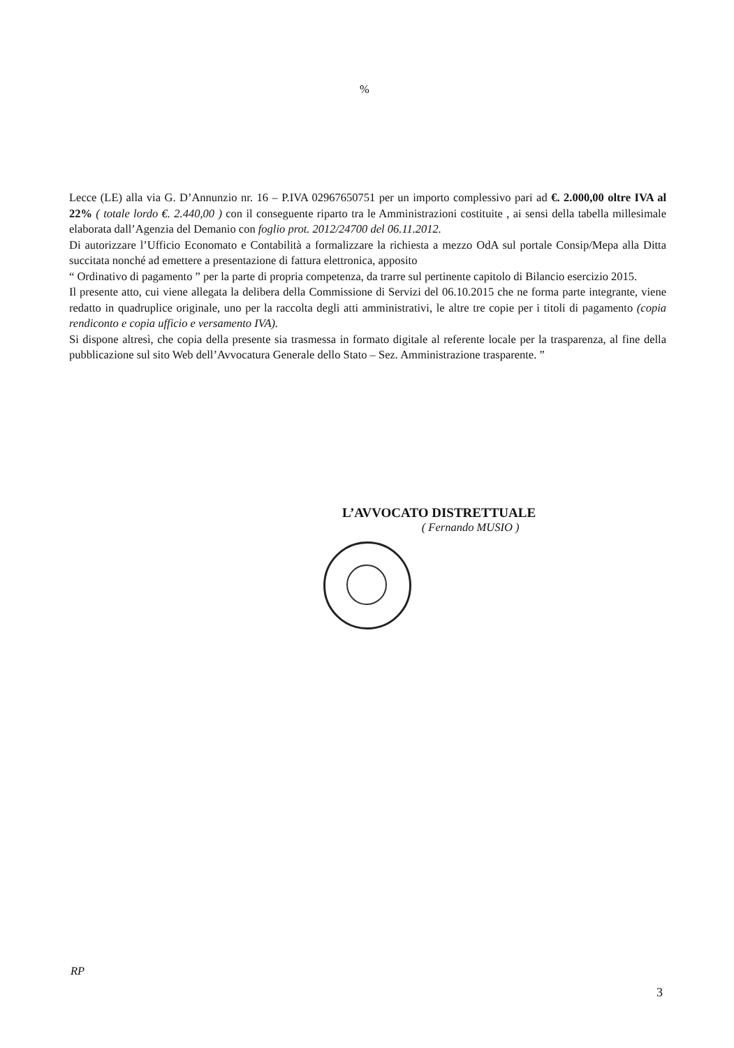%
Lecce (LE) alla via G. D’Annunzio nr. 16 – P.IVA 02967650751 per un importo complessivo pari ad €. 2.000,00 oltre IVA al 22% ( totale lordo €. 2.440,00 ) con il conseguente riparto tra le Amministrazioni costituite , ai sensi della tabella millesimale elaborata dall’Agenzia del Demanio con foglio prot. 2012/24700 del 06.11.2012.
Di autorizzare l’Ufficio Economato e Contabilità a formalizzare la richiesta a mezzo OdA sul portale Consip/Mepa alla Ditta succitata nonché ad emettere a presentazione di fattura elettronica, apposito
“ Ordinativo di pagamento ” per la parte di propria competenza, da trarre sul pertinente capitolo di Bilancio esercizio 2015.
Il presente atto, cui viene allegata la delibera della Commissione di Servizi del 06.10.2015 che ne forma parte integrante, viene redatto in quadruplice originale, uno per la raccolta degli atti amministrativi, le altre tre copie per i titoli di pagamento (copia rendiconto e copia ufficio e versamento IVA).
Si dispone altresì, che copia della presente sia trasmessa in formato digitale al referente locale per la trasparenza, al fine della pubblicazione sul sito Web dell’Avvocatura Generale dello Stato – Sez. Amministrazione trasparente. ”
L’AVVOCATO DISTRETTUALE
( Fernando MUSIO )
RP
3